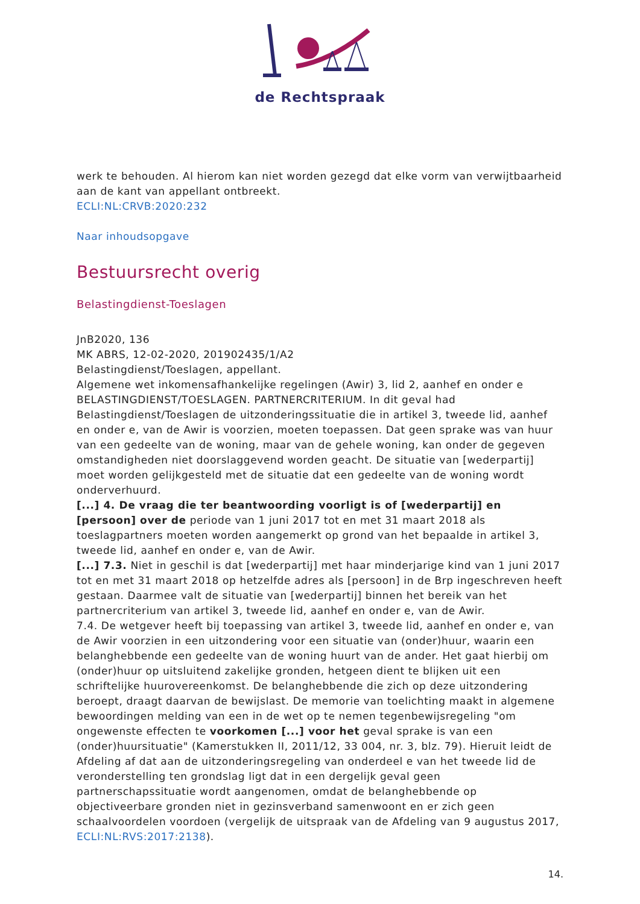de Rechtspraak
werk te behouden. Al hierom kan niet worden gezegd dat elke vorm van verwijtbaarheid aan de kant van appellant ontbreekt.
ECLI:NL:CRVB:2020:232
Naar inhoudsopgave
Bestuursrecht overig
Belastingdienst-Toeslagen
JnB2020, 136
MK ABRS, 12-02-2020, 201902435/1/A2
Belastingdienst/Toeslagen, appellant.
Algemene wet inkomensafhankelijke regelingen (Awir) 3, lid 2, aanhef en onder e
BELASTINGDIENST/TOESLAGEN. PARTNERCRITERIUM. In dit geval had Belastingdienst/Toeslagen de uitzonderingssituatie die in artikel 3, tweede lid, aanhef en onder e, van de Awir is voorzien, moeten toepassen. Dat geen sprake was van huur van een gedeelte van de woning, maar van de gehele woning, kan onder de gegeven omstandigheden niet doorslaggevend worden geacht. De situatie van [wederpartij] moet worden gelijkgesteld met de situatie dat een gedeelte van de woning wordt onderverhuurd.
[...] 4. De vraag die ter beantwoording voorligt is of [wederpartij] en [persoon] over de periode van 1 juni 2017 tot en met 31 maart 2018 als toeslagpartners moeten worden aangemerkt op grond van het bepaalde in artikel 3, tweede lid, aanhef en onder e, van de Awir.
[...] 7.3. Niet in geschil is dat [wederpartij] met haar minderjarige kind van 1 juni 2017 tot en met 31 maart 2018 op hetzelfde adres als [persoon] in de Brp ingeschreven heeft gestaan. Daarmee valt de situatie van [wederpartij] binnen het bereik van het partnercriterium van artikel 3, tweede lid, aanhef en onder e, van de Awir.
7.4. De wetgever heeft bij toepassing van artikel 3, tweede lid, aanhef en onder e, van de Awir voorzien in een uitzondering voor een situatie van (onder)huur, waarin een belanghebbende een gedeelte van de woning huurt van de ander. Het gaat hierbij om (onder)huur op uitsluitend zakelijke gronden, hetgeen dient te blijken uit een schriftelijke huurovereenkomst. De belanghebbende die zich op deze uitzondering beroept, draagt daarvan de bewijslast. De memorie van toelichting maakt in algemene bewoordingen melding van een in de wet op te nemen tegenbewijsregeling "om ongewenste effecten te voorkomen [...] voor het geval sprake is van een (onder)huursituatie" (Kamerstukken II, 2011/12, 33 004, nr. 3, blz. 79). Hieruit leidt de Afdeling af dat aan de uitzonderingsregeling van onderdeel e van het tweede lid de veronderstelling ten grondslag ligt dat in een dergelijk geval geen partnerschapssituatie wordt aangenomen, omdat de belanghebbende op objectiveerbare gronden niet in gezinsverband samenwoont en er zich geen schaalvoordelen voordoen (vergelijk de uitspraak van de Afdeling van 9 augustus 2017, ECLI:NL:RVS:2017:2138).
14.